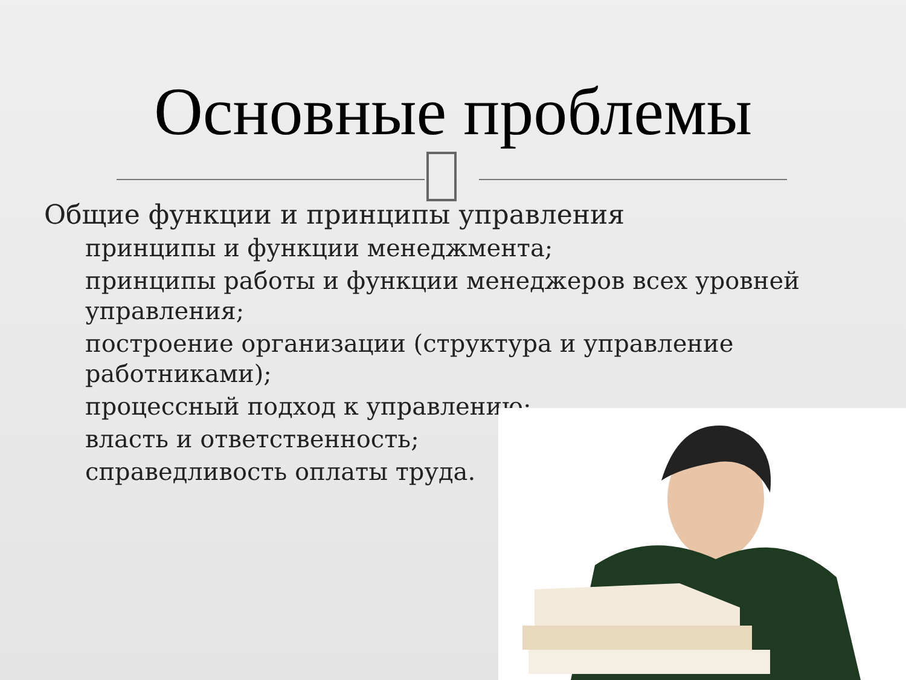Основные проблемы
Общие функции и принципы управления
принципы и функции менеджмента;
принципы работы и функции менеджеров всех уровней управления;
построение организации (структура и управление работниками);
процессный подход к управлению;
власть и ответственность;
справедливость оплаты труда.